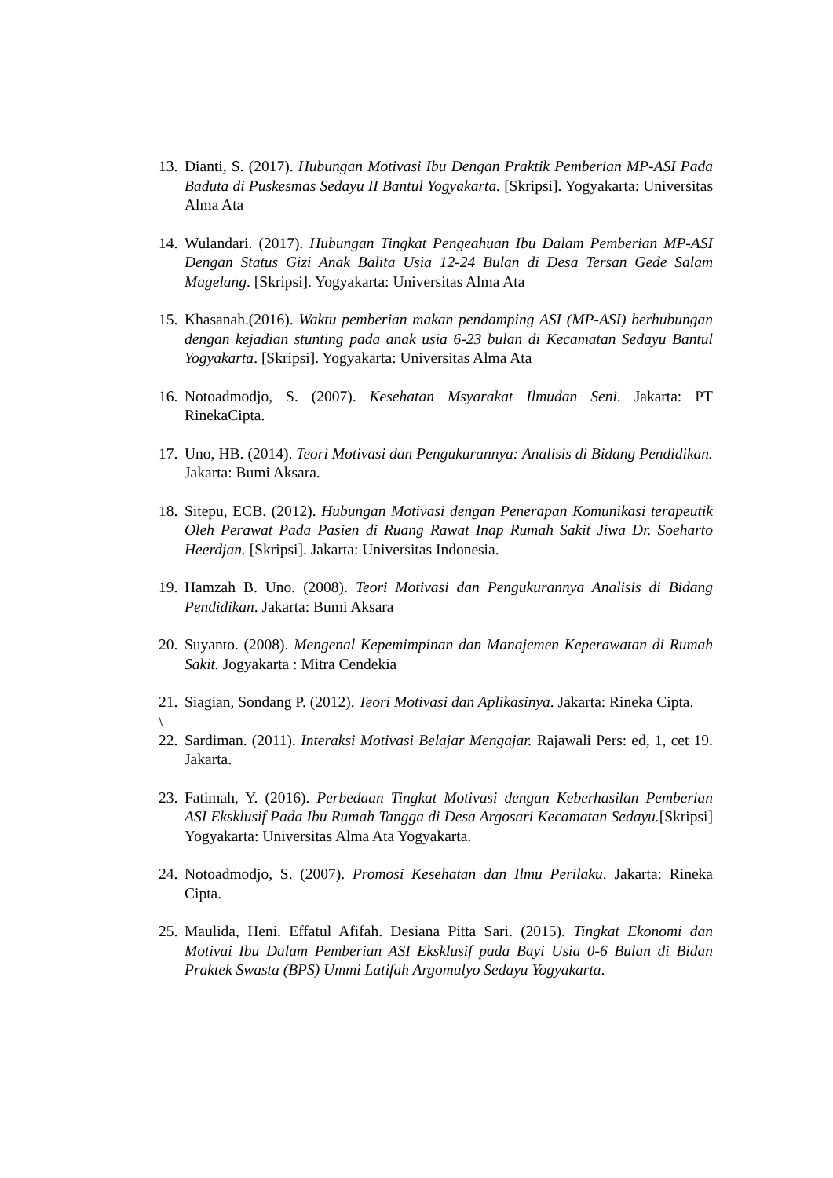13. Dianti, S. (2017). Hubungan Motivasi Ibu Dengan Praktik Pemberian MP-ASI Pada Baduta di Puskesmas Sedayu II Bantul Yogyakarta. [Skripsi]. Yogyakarta: Universitas Alma Ata
14. Wulandari. (2017). Hubungan Tingkat Pengeahuan Ibu Dalam Pemberian MP-ASI Dengan Status Gizi Anak Balita Usia 12-24 Bulan di Desa Tersan Gede Salam Magelang. [Skripsi]. Yogyakarta: Universitas Alma Ata
15. Khasanah.(2016). Waktu pemberian makan pendamping ASI (MP-ASI) berhubungan dengan kejadian stunting pada anak usia 6-23 bulan di Kecamatan Sedayu Bantul Yogyakarta. [Skripsi]. Yogyakarta: Universitas Alma Ata
16. Notoadmodjo, S. (2007). Kesehatan Msyarakat Ilmudan Seni. Jakarta: PT RinekaCipta.
17. Uno, HB. (2014). Teori Motivasi dan Pengukurannya: Analisis di Bidang Pendidikan. Jakarta: Bumi Aksara.
18. Sitepu, ECB. (2012). Hubungan Motivasi dengan Penerapan Komunikasi terapeutik Oleh Perawat Pada Pasien di Ruang Rawat Inap Rumah Sakit Jiwa Dr. Soeharto Heerdjan. [Skripsi]. Jakarta: Universitas Indonesia.
19. Hamzah B. Uno. (2008). Teori Motivasi dan Pengukurannya Analisis di Bidang Pendidikan. Jakarta: Bumi Aksara
20. Suyanto. (2008). Mengenal Kepemimpinan dan Manajemen Keperawatan di Rumah Sakit. Jogyakarta : Mitra Cendekia
21. Siagian, Sondang P. (2012). Teori Motivasi dan Aplikasinya. Jakarta: Rineka Cipta.
\
22. Sardiman. (2011). Interaksi Motivasi Belajar Mengajar. Rajawali Pers: ed, 1, cet 19. Jakarta.
23. Fatimah, Y. (2016). Perbedaan Tingkat Motivasi dengan Keberhasilan Pemberian ASI Eksklusif Pada Ibu Rumah Tangga di Desa Argosari Kecamatan Sedayu.[Skripsi] Yogyakarta: Universitas Alma Ata Yogyakarta.
24. Notoadmodjo, S. (2007). Promosi Kesehatan dan Ilmu Perilaku. Jakarta: Rineka Cipta.
25. Maulida, Heni. Effatul Afifah. Desiana Pitta Sari. (2015). Tingkat Ekonomi dan Motivai Ibu Dalam Pemberian ASI Eksklusif pada Bayi Usia 0-6 Bulan di Bidan Praktek Swasta (BPS) Ummi Latifah Argomulyo Sedayu Yogyakarta.